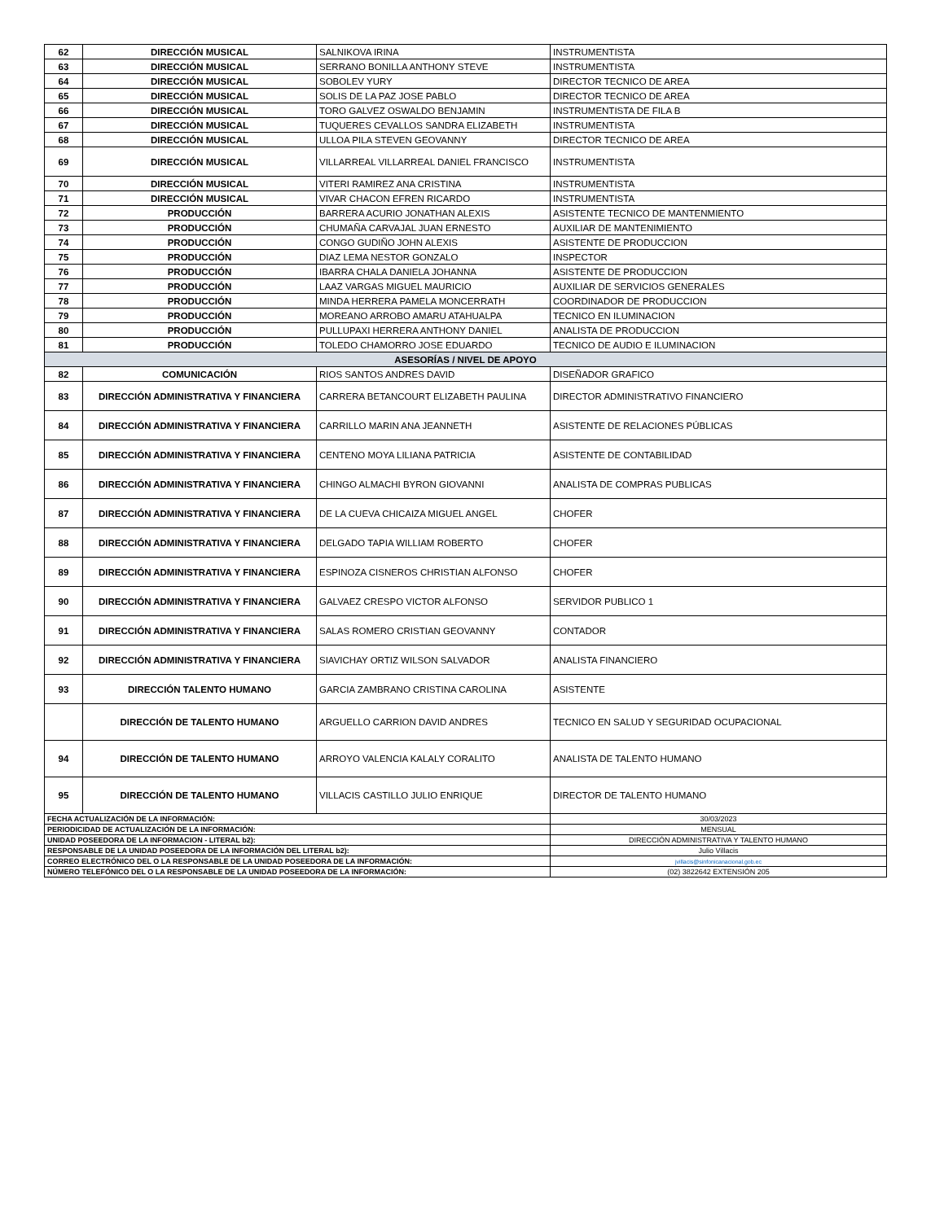| 62 | DIRECCIÓN MUSICAL | SALNIKOVA IRINA | INSTRUMENTISTA |
| 63 | DIRECCIÓN MUSICAL | SERRANO BONILLA ANTHONY STEVE | INSTRUMENTISTA |
| 64 | DIRECCIÓN MUSICAL | SOBOLEV YURY | DIRECTOR TECNICO DE AREA |
| 65 | DIRECCIÓN MUSICAL | SOLIS DE LA PAZ JOSE PABLO | DIRECTOR TECNICO DE AREA |
| 66 | DIRECCIÓN MUSICAL | TORO GALVEZ OSWALDO BENJAMIN | INSTRUMENTISTA DE FILA B |
| 67 | DIRECCIÓN MUSICAL | TUQUERES CEVALLOS SANDRA ELIZABETH | INSTRUMENTISTA |
| 68 | DIRECCIÓN MUSICAL | ULLOA PILA STEVEN GEOVANNY | DIRECTOR TECNICO DE AREA |
| 69 | DIRECCIÓN MUSICAL | VILLARREAL VILLARREAL DANIEL FRANCISCO | INSTRUMENTISTA |
| 70 | DIRECCIÓN MUSICAL | VITERI RAMIREZ ANA CRISTINA | INSTRUMENTISTA |
| 71 | DIRECCIÓN MUSICAL | VIVAR CHACON EFREN RICARDO | INSTRUMENTISTA |
| 72 | PRODUCCIÓN | BARRERA ACURIO JONATHAN ALEXIS | ASISTENTE TECNICO DE MANTENMIENTO |
| 73 | PRODUCCIÓN | CHUMAÑA CARVAJAL JUAN ERNESTO | AUXILIAR DE MANTENIMIENTO |
| 74 | PRODUCCIÓN | CONGO GUDIÑO JOHN ALEXIS | ASISTENTE DE PRODUCCION |
| 75 | PRODUCCIÓN | DIAZ LEMA NESTOR GONZALO | INSPECTOR |
| 76 | PRODUCCIÓN | IBARRA CHALA DANIELA JOHANNA | ASISTENTE DE PRODUCCION |
| 77 | PRODUCCIÓN | LAAZ VARGAS MIGUEL MAURICIO | AUXILIAR DE SERVICIOS GENERALES |
| 78 | PRODUCCIÓN | MINDA HERRERA PAMELA MONCERRATH | COORDINADOR DE PRODUCCION |
| 79 | PRODUCCIÓN | MOREANO ARROBO AMARU ATAHUALPA | TECNICO EN ILUMINACION |
| 80 | PRODUCCIÓN | PULLUPAXI HERRERA ANTHONY DANIEL | ANALISTA DE PRODUCCION |
| 81 | PRODUCCIÓN | TOLEDO CHAMORRO JOSE EDUARDO | TECNICO DE AUDIO E ILUMINACION |
| ASESORÍAS / NIVEL DE APOYO | | | |
| 82 | COMUNICACIÓN | RIOS SANTOS ANDRES DAVID | DISEÑADOR GRAFICO |
| 83 | DIRECCIÓN ADMINISTRATIVA Y FINANCIERA | CARRERA BETANCOURT ELIZABETH PAULINA | DIRECTOR ADMINISTRATIVO FINANCIERO |
| 84 | DIRECCIÓN ADMINISTRATIVA Y FINANCIERA | CARRILLO MARIN ANA JEANNETH | ASISTENTE DE RELACIONES PÚBLICAS |
| 85 | DIRECCIÓN ADMINISTRATIVA Y FINANCIERA | CENTENO MOYA LILIANA PATRICIA | ASISTENTE DE CONTABILIDAD |
| 86 | DIRECCIÓN ADMINISTRATIVA Y FINANCIERA | CHINGO ALMACHI BYRON GIOVANNI | ANALISTA DE COMPRAS PUBLICAS |
| 87 | DIRECCIÓN ADMINISTRATIVA Y FINANCIERA | DE LA CUEVA CHICAIZA MIGUEL ANGEL | CHOFER |
| 88 | DIRECCIÓN ADMINISTRATIVA Y FINANCIERA | DELGADO TAPIA WILLIAM ROBERTO | CHOFER |
| 89 | DIRECCIÓN ADMINISTRATIVA Y FINANCIERA | ESPINOZA CISNEROS CHRISTIAN ALFONSO | CHOFER |
| 90 | DIRECCIÓN ADMINISTRATIVA Y FINANCIERA | GALVAEZ CRESPO VICTOR ALFONSO | SERVIDOR PUBLICO 1 |
| 91 | DIRECCIÓN ADMINISTRATIVA Y FINANCIERA | SALAS ROMERO CRISTIAN GEOVANNY | CONTADOR |
| 92 | DIRECCIÓN ADMINISTRATIVA Y FINANCIERA | SIAVICHAY ORTIZ WILSON SALVADOR | ANALISTA FINANCIERO |
| 93 | DIRECCIÓN TALENTO HUMANO | GARCIA ZAMBRANO CRISTINA CAROLINA | ASISTENTE |
| | DIRECCIÓN DE TALENTO HUMANO | ARGUELLO CARRION DAVID ANDRES | TECNICO EN SALUD Y SEGURIDAD OCUPACIONAL |
| 94 | DIRECCIÓN DE TALENTO HUMANO | ARROYO VALENCIA KALALY CORALITO | ANALISTA DE TALENTO HUMANO |
| 95 | DIRECCIÓN DE TALENTO HUMANO | VILLACIS CASTILLO JULIO ENRIQUE | DIRECTOR DE TALENTO HUMANO |
| FECHA ACTUALIZACIÓN DE LA INFORMACIÓN: | | | 30/03/2023 |
| PERIODICIDAD DE ACTUALIZACIÓN DE LA INFORMACIÓN: | | | MENSUAL |
| UNIDAD POSEEDORA DE LA INFORMACION - LITERAL b2): | | | DIRECCIÓN ADMINISTRATIVA Y TALENTO HUMANO |
| RESPONSABLE DE LA UNIDAD POSEEDORA DE LA INFORMACIÓN DEL LITERAL b2): | | | Julio Villacis |
| CORREO ELECTRÓNICO DEL O LA RESPONSABLE DE LA UNIDAD POSEEDORA DE LA INFORMACIÓN: | | | jvillacis@sinfonicanacional.gob.ec |
| NÚMERO TELEFÓNICO DEL O LA RESPONSABLE DE LA UNIDAD POSEEDORA DE LA INFORMACIÓN: | | | (02) 3822642 EXTENSIÓN 205 |